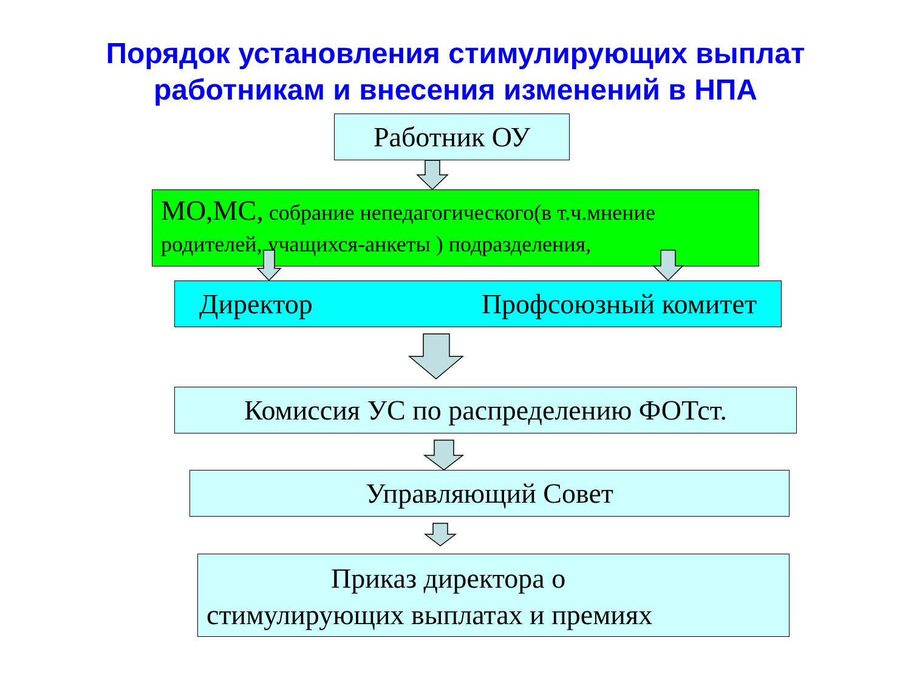Порядок установления стимулирующих выплат работникам и внесения изменений в НПА
Работник ОУ
МО,МС, собрание непедагогического(в т.ч.мнение родителей, учащихся-анкеты ) подразделения,
Директор Профсоюзный комитет
Комиссия УС по распределению ФОТст.
Управляющий Совет
Приказ директора о
стимулирующих выплатах и премиях